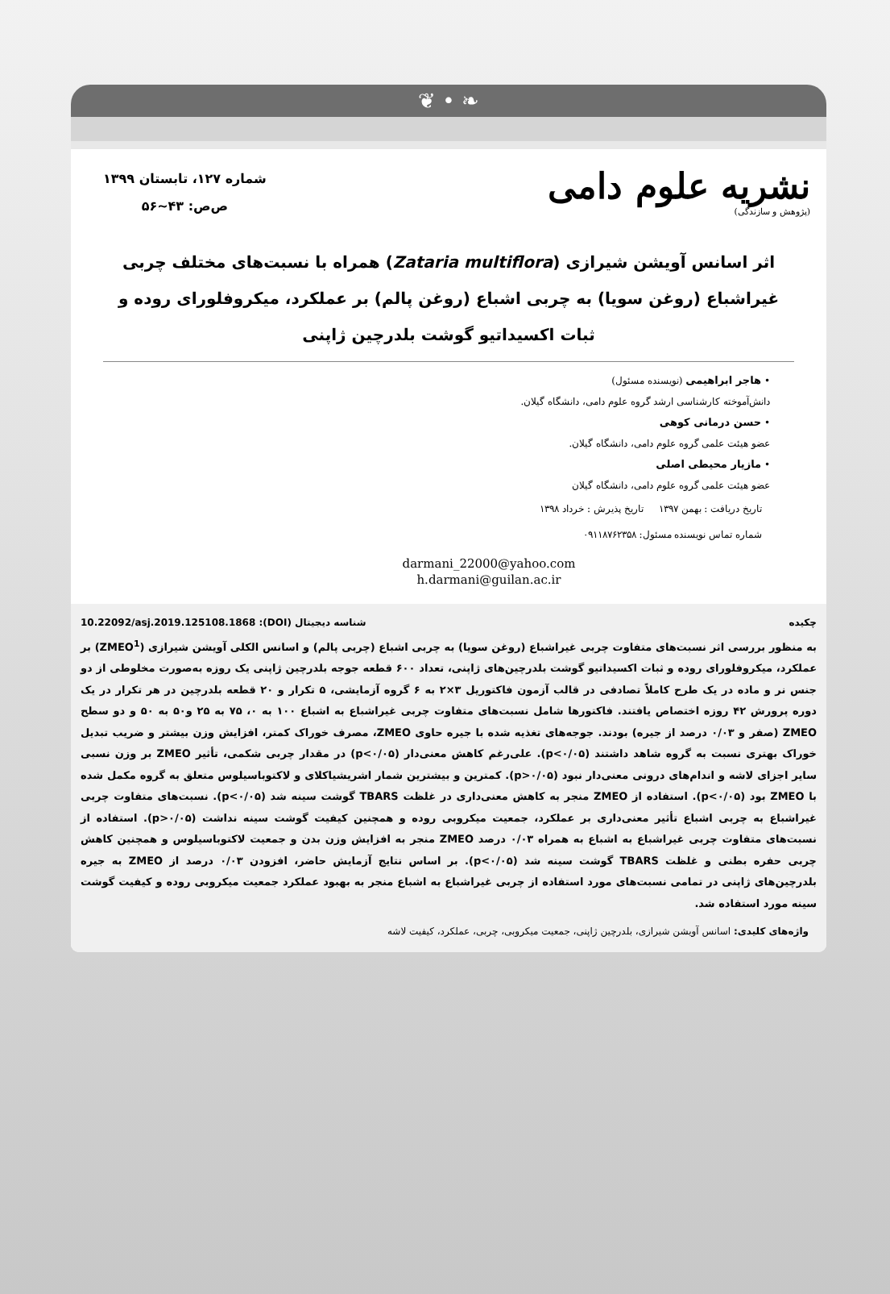❦ • ❧
نشریه علوم دامی
(پژوهش و سازندگی)
شماره ۱۲۷، تابستان ۱۳۹۹
ص‌ص: ۴۳~۵۶
اثر اسانس آویشن شیرازی (Zataria multiflora) همراه با نسبت‌های مختلف چربی غیراشباع (روغن سویا) به چربی اشباع (روغن پالم) بر عملکرد، میکروفلورای روده و ثبات اکسیداتیو گوشت بلدرچین ژاپنی
• هاجر ابراهیمی (نویسنده مسئول)
دانش‌آموخته کارشناسی ارشد گروه علوم دامی، دانشگاه گیلان.
• حسن درمانی کوهی
عضو هیئت علمی گروه علوم دامی، دانشگاه گیلان.
• مازیار محیطی اصلی
عضو هیئت علمی گروه علوم دامی، دانشگاه گیلان
تاریخ دریافت : بهمن ۱۳۹۷ تاریخ پذیرش : خرداد ۱۳۹۸
شماره تماس نویسنده مسئول: ۰۹۱۱۸۷۶۲۳۵۸
darmani_22000@yahoo.com
h.darmani@guilan.ac.ir
چکیده شناسه دیجیتال (DOI): 10.22092/asj.2019.125108.1868
به منظور بررسی اثر نسبت‌های متفاوت چربی غیراشباع (روغن سویا) به چربی اشباع (چربی پالم) و اسانس الکلی آویشن شیرازی (ZMEO<sup>1</sup>) بر عملکرد، میکروفلورای روده و ثبات اکسیداتیو گوشت بلدرچین‌های ژاپنی، تعداد ۶۰۰ قطعه جوجه بلدرچین ژاپنی یک روزه به‌صورت مخلوطی از دو جنس نر و ماده در یک طرح کاملاً تصادفی در قالب آزمون فاکتوریل ۳×۲ به ۶ گروه آزمایشی، ۵ تکرار و ۲۰ قطعه بلدرچین در هر تکرار در یک دوره پرورش ۴۲ روزه اختصاص یافتند. فاکتورها شامل نسبت‌های متفاوت چربی غیراشباع به اشباع ۱۰۰ به ۰، ۷۵ به ۲۵ و۵۰ به ۵۰ و دو سطح ZMEO (صفر و ۰/۰۳ درصد از جیره) بودند. جوجه‌های تغذیه شده با جیره حاوی ZMEO، مصرف خوراک کمتر، افزایش وزن بیشتر و ضریب تبدیل خوراک بهتری نسبت به گروه شاهد داشتند (p<۰/۰۵). علی‌رغم کاهش معنی‌دار (p<۰/۰۵) در مقدار چربی شکمی، تأثیر ZMEO بر وزن نسبی سایر اجزای لاشه و اندام‌های درونی معنی‌دار نبود (p>۰/۰۵). کمترین و بیشترین شمار اشریشیاکلای و لاکتوباسیلوس متعلق به گروه مکمل شده با ZMEO بود (p<۰/۰۵). استفاده از ZMEO منجر به کاهش معنی‌داری در غلظت TBARS گوشت سینه شد (p<۰/۰۵). نسبت‌های متفاوت چربی غیراشباع به چربی اشباع تأثیر معنی‌داری بر عملکرد، جمعیت میکروبی روده و همچنین کیفیت گوشت سینه نداشت (p>۰/۰۵). استفاده از نسبت‌های متفاوت چربی غیراشباع به اشباع به همراه ۰/۰۳ درصد ZMEO منجر به افزایش وزن بدن و جمعیت لاکتوباسیلوس و همچنین کاهش چربی حفره بطنی و غلظت TBARS گوشت سینه شد (p<۰/۰۵). بر اساس نتایج آزمایش حاضر، افزودن ۰/۰۳ درصد از ZMEO به جیره بلدرچین‌های ژاپنی در تمامی نسبت‌های مورد استفاده از چربی غیراشباع به اشباع منجر به بهبود عملکرد جمعیت میکروبی روده و کیفیت گوشت سینه مورد استفاده شد.
واژه‌های کلیدی: اسانس آویشن شیرازی، بلدرچین ژاپنی، جمعیت میکروبی، چربی، عملکرد، کیفیت لاشه